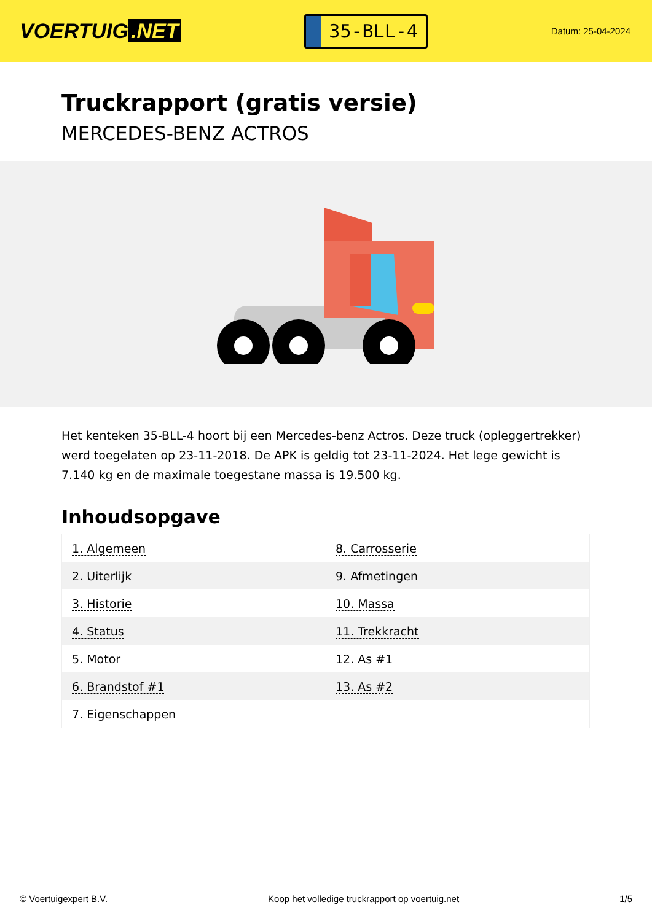VOERTUIG.NET
35-BLL-4
Datum: 25-04-2024
Truckrapport (gratis versie)
MERCEDES-BENZ ACTROS
Het kenteken 35-BLL-4 hoort bij een Mercedes-benz Actros. Deze truck (opleggertrekker) werd toegelaten op 23-11-2018. De APK is geldig tot 23-11-2024. Het lege gewicht is 7.140 kg en de maximale toegestane massa is 19.500 kg.
Inhoudsopgave
| 1. Algemeen | 8. Carrosserie |
| 2. Uiterlijk | 9. Afmetingen |
| 3. Historie | 10. Massa |
| 4. Status | 11. Trekkracht |
| 5. Motor | 12. As #1 |
| 6. Brandstof #1 | 13. As #2 |
| 7. Eigenschappen | |
© Voertuigexpert B.V. Koop het volledige truckrapport op voertuig.net 1/5